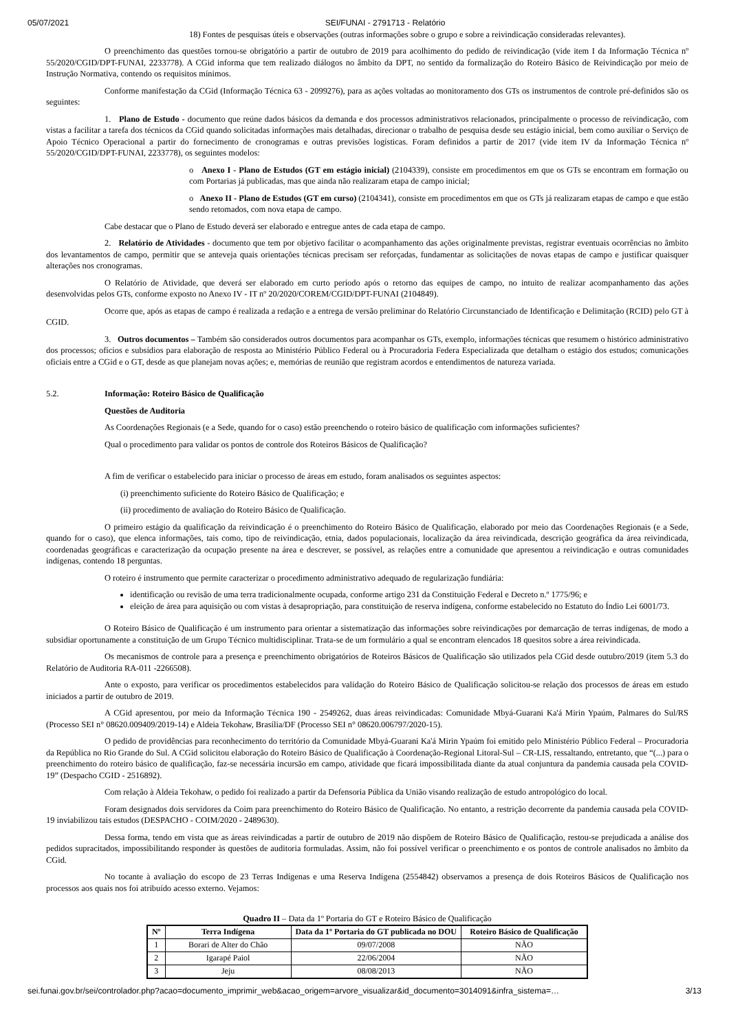05/07/2021 SEI/FUNAI - 2791713 - Relatório
18) Fontes de pesquisas úteis e observações (outras informações sobre o grupo e sobre a reivindicação consideradas relevantes).
O preenchimento das questões tornou-se obrigatório a partir de outubro de 2019 para acolhimento do pedido de reivindicação (vide item I da Informação Técnica nº 55/2020/CGID/DPT-FUNAI, 2233778). A CGid informa que tem realizado diálogos no âmbito da DPT, no sentido da formalização do Roteiro Básico de Reivindicação por meio de Instrução Normativa, contendo os requisitos mínimos.
Conforme manifestação da CGid (Informação Técnica 63 - 2099276), para as ações voltadas ao monitoramento dos GTs os instrumentos de controle pré-definidos são os seguintes:
1. Plano de Estudo - documento que reúne dados básicos da demanda e dos processos administrativos relacionados, principalmente o processo de reivindicação, com vistas a facilitar a tarefa dos técnicos da CGid quando solicitadas informações mais detalhadas, direcionar o trabalho de pesquisa desde seu estágio inicial, bem como auxiliar o Serviço de Apoio Técnico Operacional a partir do fornecimento de cronogramas e outras previsões logísticas. Foram definidos a partir de 2017 (vide item IV da Informação Técnica nº 55/2020/CGID/DPT-FUNAI, 2233778), os seguintes modelos:
o Anexo I - Plano de Estudos (GT em estágio inicial) (2104339), consiste em procedimentos em que os GTs se encontram em formação ou com Portarias já publicadas, mas que ainda não realizaram etapa de campo inicial;
o Anexo II - Plano de Estudos (GT em curso) (2104341), consiste em procedimentos em que os GTs já realizaram etapas de campo e que estão sendo retomados, com nova etapa de campo.
Cabe destacar que o Plano de Estudo deverá ser elaborado e entregue antes de cada etapa de campo.
2. Relatório de Atividades - documento que tem por objetivo facilitar o acompanhamento das ações originalmente previstas, registrar eventuais ocorrências no âmbito dos levantamentos de campo, permitir que se anteveja quais orientações técnicas precisam ser reforçadas, fundamentar as solicitações de novas etapas de campo e justificar quaisquer alterações nos cronogramas.
O Relatório de Atividade, que deverá ser elaborado em curto período após o retorno das equipes de campo, no intuito de realizar acompanhamento das ações desenvolvidas pelos GTs, conforme exposto no Anexo IV - IT nº 20/2020/COREM/CGID/DPT-FUNAI (2104849).
Ocorre que, após as etapas de campo é realizada a redação e a entrega de versão preliminar do Relatório Circunstanciado de Identificação e Delimitação (RCID) pelo GT à CGID.
3. Outros documentos – Também são considerados outros documentos para acompanhar os GTs, exemplo, informações técnicas que resumem o histórico administrativo dos processos; ofícios e subsídios para elaboração de resposta ao Ministério Público Federal ou à Procuradoria Federa Especializada que detalham o estágio dos estudos; comunicações oficiais entre a CGid e o GT, desde as que planejam novas ações; e, memórias de reunião que registram acordos e entendimentos de natureza variada.
5.2. Informação: Roteiro Básico de Qualificação
Questões de Auditoria
As Coordenações Regionais (e a Sede, quando for o caso) estão preenchendo o roteiro básico de qualificação com informações suficientes?
Qual o procedimento para validar os pontos de controle dos Roteiros Básicos de Qualificação?
A fim de verificar o estabelecido para iniciar o processo de áreas em estudo, foram analisados os seguintes aspectos:
(i) preenchimento suficiente do Roteiro Básico de Qualificação; e
(ii) procedimento de avaliação do Roteiro Básico de Qualificação.
O primeiro estágio da qualificação da reivindicação é o preenchimento do Roteiro Básico de Qualificação, elaborado por meio das Coordenações Regionais (e a Sede, quando for o caso), que elenca informações, tais como, tipo de reivindicação, etnia, dados populacionais, localização da área reivindicada, descrição geográfica da área reivindicada, coordenadas geográficas e caracterização da ocupação presente na área e descrever, se possível, as relações entre a comunidade que apresentou a reivindicação e outras comunidades indígenas, contendo 18 perguntas.
O roteiro é instrumento que permite caracterizar o procedimento administrativo adequado de regularização fundiária:
identificação ou revisão de uma terra tradicionalmente ocupada, conforme artigo 231 da Constituição Federal e Decreto n.º 1775/96; e
eleição de área para aquisição ou com vistas à desapropriação, para constituição de reserva indígena, conforme estabelecido no Estatuto do Índio Lei 6001/73.
O Roteiro Básico de Qualificação é um instrumento para orientar a sistematização das informações sobre reivindicações por demarcação de terras indígenas, de modo a subsidiar oportunamente a constituição de um Grupo Técnico multidisciplinar. Trata-se de um formulário a qual se encontram elencados 18 quesitos sobre a área reivindicada.
Os mecanismos de controle para a presença e preenchimento obrigatórios de Roteiros Básicos de Qualificação são utilizados pela CGid desde outubro/2019 (item 5.3 do Relatório de Auditoria RA-011 -2266508).
Ante o exposto, para verificar os procedimentos estabelecidos para validação do Roteiro Básico de Qualificação solicitou-se relação dos processos de áreas em estudo iniciados a partir de outubro de 2019.
A CGid apresentou, por meio da Informação Técnica 190 - 2549262, duas áreas reivindicadas: Comunidade Mbyá-Guarani Ka'á Mirin Ypaúm, Palmares do Sul/RS (Processo SEI n° 08620.009409/2019-14) e Aldeia Tekohaw, Brasília/DF (Processo SEI n° 08620.006797/2020-15).
O pedido de providências para reconhecimento do território da Comunidade Mbyá-Guarani Ka'á Mirin Ypaúm foi emitido pelo Ministério Público Federal – Procuradoria da República no Rio Grande do Sul. A CGid solicitou elaboração do Roteiro Básico de Qualificação à Coordenação-Regional Litoral-Sul – CR-LIS, ressaltando, entretanto, que “(...) para o preenchimento do roteiro básico de qualificação, faz-se necessária incursão em campo, atividade que ficará impossibilitada diante da atual conjuntura da pandemia causada pela COVID-19” (Despacho CGID - 2516892).
Com relação à Aldeia Tekohaw, o pedido foi realizado a partir da Defensoria Pública da União visando realização de estudo antropológico do local.
Foram designados dois servidores da Coim para preenchimento do Roteiro Básico de Qualificação. No entanto, a restrição decorrente da pandemia causada pela COVID-19 inviabilizou tais estudos (DESPACHO - COIM/2020 - 2489630).
Dessa forma, tendo em vista que as áreas reivindicadas a partir de outubro de 2019 não dispõem de Roteiro Básico de Qualificação, restou-se prejudicada a análise dos pedidos supracitados, impossibilitando responder às questões de auditoria formuladas. Assim, não foi possível verificar o preenchimento e os pontos de controle analisados no âmbito da CGid.
No tocante à avaliação do escopo de 23 Terras Indígenas e uma Reserva Indígena (2554842) observamos a presença de dois Roteiros Básicos de Qualificação nos processos aos quais nos foi atribuído acesso externo. Vejamos:
Quadro II – Data da 1º Portaria do GT e Roteiro Básico de Qualificação
| Nº | Terra Indígena | Data da 1º Portaria do GT publicada no DOU | Roteiro Básico de Qualificação |
| --- | --- | --- | --- |
| 1 | Borari de Alter do Chão | 09/07/2008 | NÃO |
| 2 | Igarapé Paiol | 22/06/2004 | NÃO |
| 3 | Jeju | 08/08/2013 | NÃO |
sei.funai.gov.br/sei/controlador.php?acao=documento_imprimir_web&acao_origem=arvore_visualizar&id_documento=3014091&infra_sistema=… 3/13